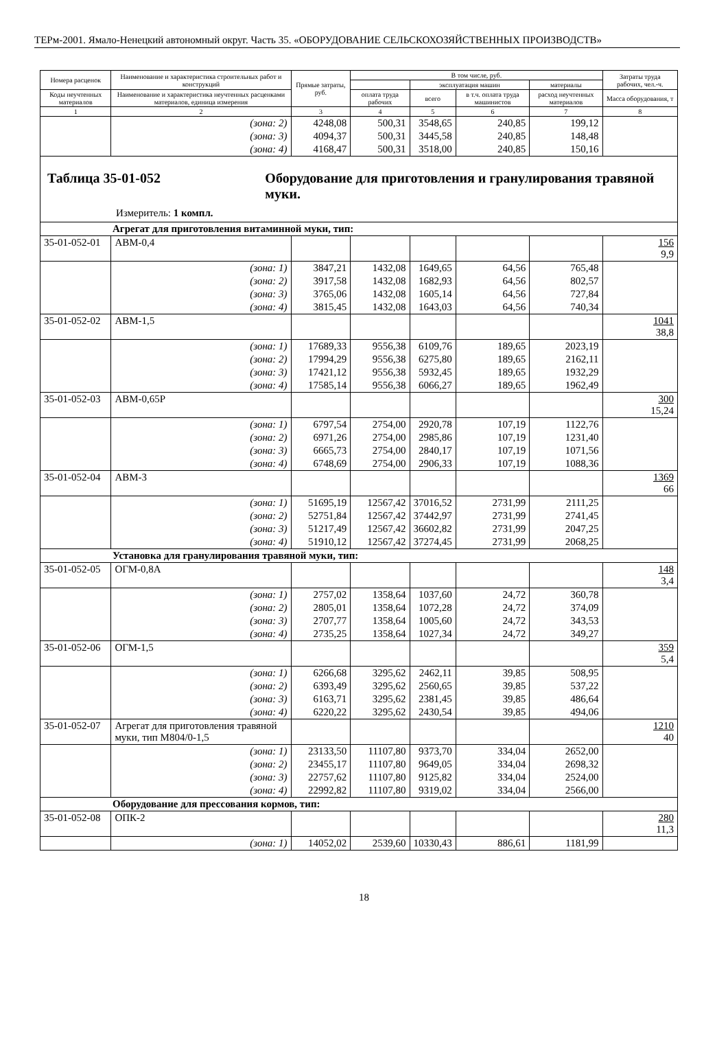ТЕРм-2001. Ямало-Ненецкий автономный округ. Часть 35. «ОБОРУДОВАНИЕ СЕЛЬСКОХОЗЯЙСТВЕННЫХ ПРОИЗВОДСТВ»
| Номера расценок | Наименование и характеристика строительных работ и конструкций | Прямые затраты, руб. | В том числе, руб. | | | | Затраты труда рабочих, чел.-ч. |
| --- | --- | --- | --- | --- | --- | --- | --- |
| | | | | эксплуатация машин | | материалы | |
| Коды неучтенных материалов | Наименование и характеристика неучтенных расценками материалов, единица измерения | | оплата труда рабочих | всего | в т.ч. оплата труда машинистов | расход неучтенных материалов | Масса оборудования, т |
| 1 | 2 | 3 | 4 | 5 | 6 | 7 | 8 |
| | (зона: 2) | 4248,08 | 500,31 | 3548,65 | 240,85 | 199,12 | |
| | (зона: 3) | 4094,37 | 500,31 | 3445,58 | 240,85 | 148,48 | |
| | (зона: 4) | 4168,47 | 500,31 | 3518,00 | 240,85 | 150,16 | |
| Таблица 35-01-052 Оборудование для приготовления и гранулирования травяной муки. Измеритель: 1 компл. | | | | | | | |
| Агрегат для приготовления витаминной муки, тип: | | | | | | | |
| 35-01-052-01 | АВМ-0,4 | | | | | | 156 9,9 |
| | (зона: 1) | 3847,21 | 1432,08 | 1649,65 | 64,56 | 765,48 | |
| | (зона: 2) | 3917,58 | 1432,08 | 1682,93 | 64,56 | 802,57 | |
| | (зона: 3) | 3765,06 | 1432,08 | 1605,14 | 64,56 | 727,84 | |
| | (зона: 4) | 3815,45 | 1432,08 | 1643,03 | 64,56 | 740,34 | |
| 35-01-052-02 | АВМ-1,5 | | | | | | 1041 38,8 |
| | (зона: 1) | 17689,33 | 9556,38 | 6109,76 | 189,65 | 2023,19 | |
| | (зона: 2) | 17994,29 | 9556,38 | 6275,80 | 189,65 | 2162,11 | |
| | (зона: 3) | 17421,12 | 9556,38 | 5932,45 | 189,65 | 1932,29 | |
| | (зона: 4) | 17585,14 | 9556,38 | 6066,27 | 189,65 | 1962,49 | |
| 35-01-052-03 | АВМ-0,65Р | | | | | | 300 15,24 |
| | (зона: 1) | 6797,54 | 2754,00 | 2920,78 | 107,19 | 1122,76 | |
| | (зона: 2) | 6971,26 | 2754,00 | 2985,86 | 107,19 | 1231,40 | |
| | (зона: 3) | 6665,73 | 2754,00 | 2840,17 | 107,19 | 1071,56 | |
| | (зона: 4) | 6748,69 | 2754,00 | 2906,33 | 107,19 | 1088,36 | |
| 35-01-052-04 | АВМ-3 | | | | | | 1369 66 |
| | (зона: 1) | 51695,19 | 12567,42 | 37016,52 | 2731,99 | 2111,25 | |
| | (зона: 2) | 52751,84 | 12567,42 | 37442,97 | 2731,99 | 2741,45 | |
| | (зона: 3) | 51217,49 | 12567,42 | 36602,82 | 2731,99 | 2047,25 | |
| | (зона: 4) | 51910,12 | 12567,42 | 37274,45 | 2731,99 | 2068,25 | |
| Установка для гранулирования травяной муки, тип: | | | | | | | |
| 35-01-052-05 | ОГМ-0,8А | | | | | | 148 3,4 |
| | (зона: 1) | 2757,02 | 1358,64 | 1037,60 | 24,72 | 360,78 | |
| | (зона: 2) | 2805,01 | 1358,64 | 1072,28 | 24,72 | 374,09 | |
| | (зона: 3) | 2707,77 | 1358,64 | 1005,60 | 24,72 | 343,53 | |
| | (зона: 4) | 2735,25 | 1358,64 | 1027,34 | 24,72 | 349,27 | |
| 35-01-052-06 | ОГМ-1,5 | | | | | | 359 5,4 |
| | (зона: 1) | 6266,68 | 3295,62 | 2462,11 | 39,85 | 508,95 | |
| | (зона: 2) | 6393,49 | 3295,62 | 2560,65 | 39,85 | 537,22 | |
| | (зона: 3) | 6163,71 | 3295,62 | 2381,45 | 39,85 | 486,64 | |
| | (зона: 4) | 6220,22 | 3295,62 | 2430,54 | 39,85 | 494,06 | |
| 35-01-052-07 | Агрегат для приготовления травяной муки, тип М804/0-1,5 | | | | | | 1210 40 |
| | (зона: 1) | 23133,50 | 11107,80 | 9373,70 | 334,04 | 2652,00 | |
| | (зона: 2) | 23455,17 | 11107,80 | 9649,05 | 334,04 | 2698,32 | |
| | (зона: 3) | 22757,62 | 11107,80 | 9125,82 | 334,04 | 2524,00 | |
| | (зона: 4) | 22992,82 | 11107,80 | 9319,02 | 334,04 | 2566,00 | |
| Оборудование для прессования кормов, тип: | | | | | | | |
| 35-01-052-08 | ОПК-2 | | | | | | 280 11,3 |
| | (зона: 1) | 14052,02 | 2539,60 | 10330,43 | 886,61 | 1181,99 | |
18